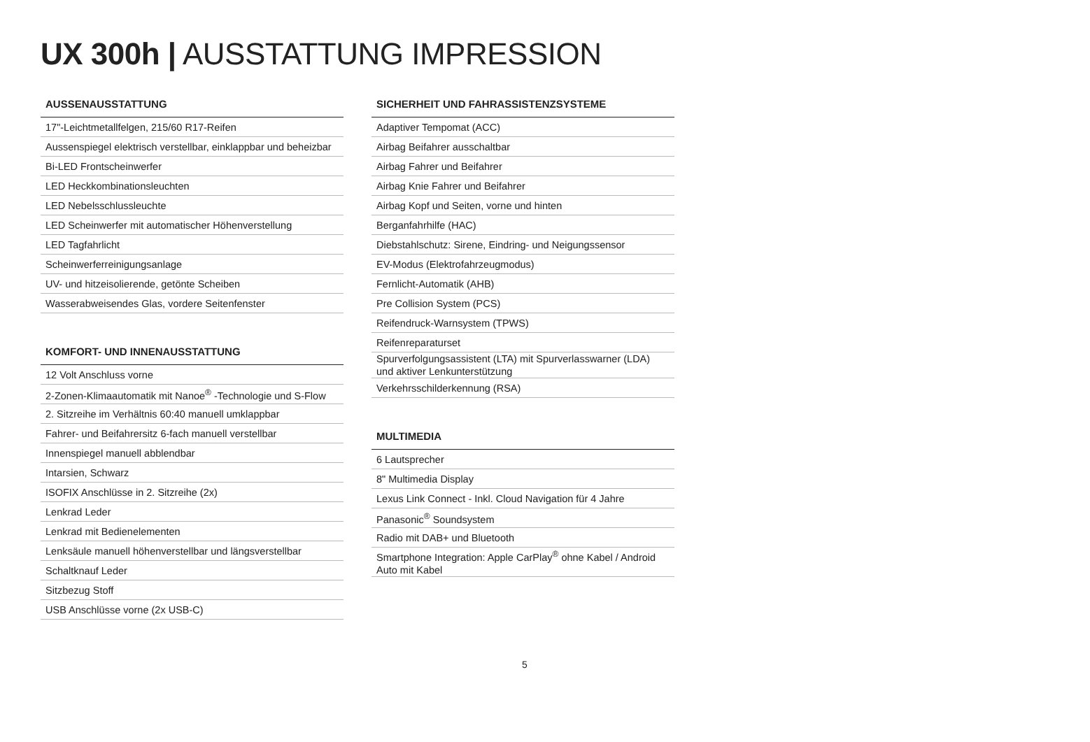UX 300h | AUSSTATTUNG IMPRESSION
| AUSSENAUSSTATTUNG |
| --- |
| 17"-Leichtmetallfelgen, 215/60 R17-Reifen |
| Aussenspiegel elektrisch verstellbar, einklappbar und beheizbar |
| Bi-LED Frontscheinwerfer |
| LED Heckkombinationsleuchten |
| LED Nebelsschlussleuchte |
| LED Scheinwerfer mit automatischer Höhenverstellung |
| LED Tagfahrlicht |
| Scheinwerferreinigungsanlage |
| UV- und hitzeisolierende, getönte Scheiben |
| Wasserabweisendes Glas, vordere Seitenfenster |
| KOMFORT- UND INNENAUSSTATTUNG |
| --- |
| 12 Volt Anschluss vorne |
| 2-Zonen-Klimaautomatik mit Nanoe<sup>®</sup> -Technologie und S-Flow |
| 2. Sitzreihe im Verhältnis 60:40 manuell umklappbar |
| Fahrer- und Beifahrersitz 6-fach manuell verstellbar |
| Innenspiegel manuell abblendbar |
| Intarsien, Schwarz |
| ISOFIX Anschlüsse in 2. Sitzreihe (2x) |
| Lenkrad Leder |
| Lenkrad mit Bedienelementen |
| Lenksäule manuell höhenverstellbar und längsverstellbar |
| Schaltknauf Leder |
| Sitzbezug Stoff |
| USB Anschlüsse vorne (2x USB-C) |
| SICHERHEIT UND FAHRASSISTENZSYSTEME |
| --- |
| Adaptiver Tempomat (ACC) |
| Airbag Beifahrer ausschaltbar |
| Airbag Fahrer und Beifahrer |
| Airbag Knie Fahrer und Beifahrer |
| Airbag Kopf und Seiten, vorne und hinten |
| Berganfahrhilfe (HAC) |
| Diebstahlschutz: Sirene, Eindring- und Neigungssensor |
| EV-Modus (Elektrofahrzeugmodus) |
| Fernlicht-Automatik (AHB) |
| Pre Collision System (PCS) |
| Reifendruck-Warnsystem (TPWS) |
| Reifenreparaturset |
| Spurverfolgungsassistent (LTA) mit Spurverlasswarner (LDA) und aktiver Lenkunterstützung |
| Verkehrsschilderkennung (RSA) |
| MULTIMEDIA |
| --- |
| 6 Lautsprecher |
| 8" Multimedia Display |
| Lexus Link Connect - Inkl. Cloud Navigation für 4 Jahre |
| Panasonic<sup>®</sup> Soundsystem |
| Radio mit DAB+ und Bluetooth |
| Smartphone Integration: Apple CarPlay<sup>®</sup> ohne Kabel / Android Auto mit Kabel |
5